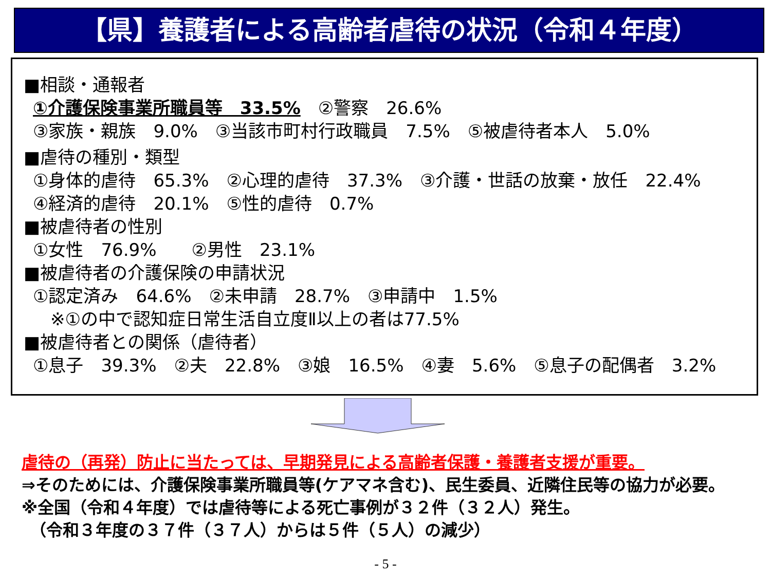【県】養護者による高齢者虐待の状況（令和４年度）
■相談・通報者
①介護保険事業所職員等　33.5%　②警察　26.6%
③家族・親族　9.0%　③当該市町村行政職員　7.5%　⑤被虐待者本人　5.0%
■虐待の種別・類型
①身体的虐待　65.3%　②心理的虐待　37.3%　③介護・世話の放棄・放任　22.4%
④経済的虐待　20.1%　⑤性的虐待　0.7%
■被虐待者の性別
①女性　76.9%　　②男性　23.1%
■被虐待者の介護保険の申請状況
①認定済み　64.6%　②未申請　28.7%　③申請中　1.5%
　※①の中で認知症日常生活自立度Ⅱ以上の者は77.5%
■被虐待者との関係（虐待者）
①息子　39.3%　②夫　22.8%　③娘　16.5%　④妻　5.6%　⑤息子の配偶者　3.2%
虐待の（再発）防止に当たっては、早期発見による高齢者保護・養護者支援が重要。
⇒そのためには、介護保険事業所職員等(ケアマネ含む)、民生委員、近隣住民等の協力が必要。
※全国（令和４年度）では虐待等による死亡事例が３２件（３２人）発生。
　（令和３年度の３７件（３７人）からは５件（５人）の減少）
- 5 -